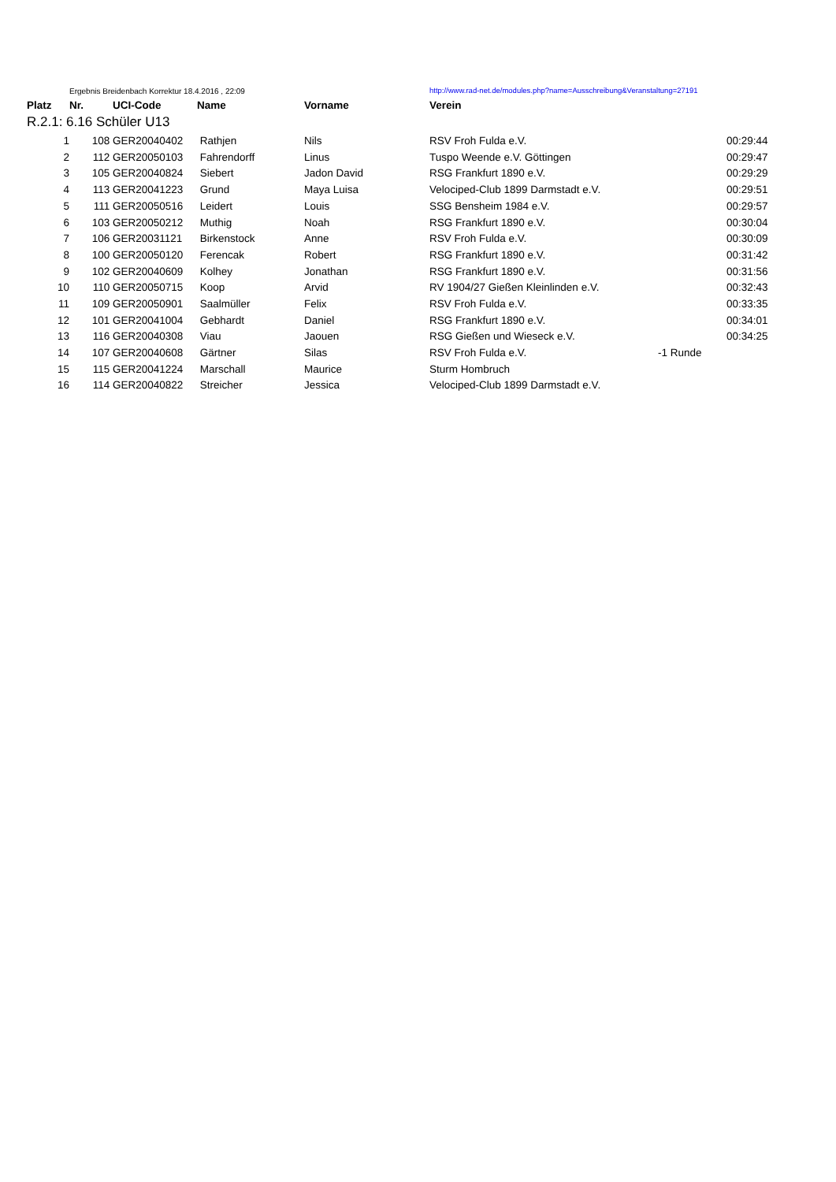| | Ergebnis Breidenbach Korrektur 18.4.2016 , 22:09 | | | | http://www.rad-net.de/modules.php?name=Ausschreibung&Veranstaltung=27191 | | |
| Platz | Nr. | UCI-Code | Name | Vorname | Verein | | |
| R.2.1: 6.16 Schüler U13 | | | | | | | |
| 1 | 108 | GER20040402 | Rathjen | Nils | RSV Froh Fulda e.V. | | 00:29:44 |
| 2 | 112 | GER20050103 | Fahrendorff | Linus | Tuspo Weende e.V. Göttingen | | 00:29:47 |
| 3 | 105 | GER20040824 | Siebert | Jadon David | RSG Frankfurt 1890 e.V. | | 00:29:29 |
| 4 | 113 | GER20041223 | Grund | Maya Luisa | Velociped-Club 1899 Darmstadt e.V. | | 00:29:51 |
| 5 | 111 | GER20050516 | Leidert | Louis | SSG Bensheim 1984 e.V. | | 00:29:57 |
| 6 | 103 | GER20050212 | Muthig | Noah | RSG Frankfurt 1890 e.V. | | 00:30:04 |
| 7 | 106 | GER20031121 | Birkenstock | Anne | RSV Froh Fulda e.V. | | 00:30:09 |
| 8 | 100 | GER20050120 | Ferencak | Robert | RSG Frankfurt 1890 e.V. | | 00:31:42 |
| 9 | 102 | GER20040609 | Kolhey | Jonathan | RSG Frankfurt 1890 e.V. | | 00:31:56 |
| 10 | 110 | GER20050715 | Koop | Arvid | RV 1904/27 Gießen Kleinlinden e.V. | | 00:32:43 |
| 11 | 109 | GER20050901 | Saalmüller | Felix | RSV Froh Fulda e.V. | | 00:33:35 |
| 12 | 101 | GER20041004 | Gebhardt | Daniel | RSG Frankfurt 1890 e.V. | | 00:34:01 |
| 13 | 116 | GER20040308 | Viau | Jaouen | RSG Gießen und Wieseck e.V. | | 00:34:25 |
| 14 | 107 | GER20040608 | Gärtner | Silas | RSV Froh Fulda e.V. | -1 Runde | |
| 15 | 115 | GER20041224 | Marschall | Maurice | Sturm Hombruch | | |
| 16 | 114 | GER20040822 | Streicher | Jessica | Velociped-Club 1899 Darmstadt e.V. | | |